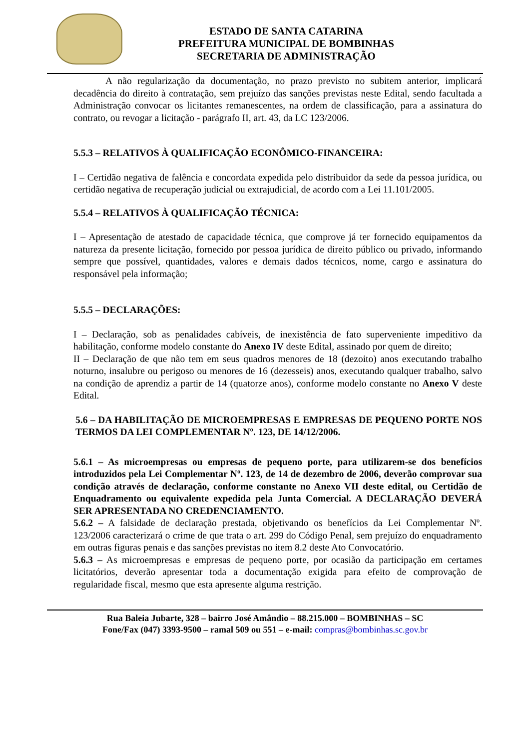ESTADO DE SANTA CATARINA
PREFEITURA MUNICIPAL DE BOMBINHAS
SECRETARIA DE ADMINISTRAÇÃO
A não regularização da documentação, no prazo previsto no subitem anterior, implicará decadência do direito à contratação, sem prejuízo das sanções previstas neste Edital, sendo facultada a Administração convocar os licitantes remanescentes, na ordem de classificação, para a assinatura do contrato, ou revogar a licitação - parágrafo II, art. 43, da LC 123/2006.
5.5.3 – RELATIVOS À QUALIFICAÇÃO ECONÔMICO-FINANCEIRA:
I – Certidão negativa de falência e concordata expedida pelo distribuidor da sede da pessoa jurídica, ou certidão negativa de recuperação judicial ou extrajudicial, de acordo com a Lei 11.101/2005.
5.5.4 – RELATIVOS À QUALIFICAÇÃO TÉCNICA:
I – Apresentação de atestado de capacidade técnica, que comprove já ter fornecido equipamentos da natureza da presente licitação, fornecido por pessoa jurídica de direito público ou privado, informando sempre que possível, quantidades, valores e demais dados técnicos, nome, cargo e assinatura do responsável pela informação;
5.5.5 – DECLARAÇÕES:
I – Declaração, sob as penalidades cabíveis, de inexistência de fato superveniente impeditivo da habilitação, conforme modelo constante do Anexo IV deste Edital, assinado por quem de direito;
II – Declaração de que não tem em seus quadros menores de 18 (dezoito) anos executando trabalho noturno, insalubre ou perigoso ou menores de 16 (dezesseis) anos, executando qualquer trabalho, salvo na condição de aprendiz a partir de 14 (quatorze anos), conforme modelo constante no Anexo V deste Edital.
5.6 – DA HABILITAÇÃO DE MICROEMPRESAS E EMPRESAS DE PEQUENO PORTE NOS TERMOS DA LEI COMPLEMENTAR Nº. 123, DE 14/12/2006.
5.6.1 – As microempresas ou empresas de pequeno porte, para utilizarem-se dos benefícios introduzidos pela Lei Complementar Nº. 123, de 14 de dezembro de 2006, deverão comprovar sua condição através de declaração, conforme constante no Anexo VII deste edital, ou Certidão de Enquadramento ou equivalente expedida pela Junta Comercial. A DECLARAÇÃO DEVERÁ SER APRESENTADA NO CREDENCIAMENTO.
5.6.2 – A falsidade de declaração prestada, objetivando os benefícios da Lei Complementar Nº. 123/2006 caracterizará o crime de que trata o art. 299 do Código Penal, sem prejuízo do enquadramento em outras figuras penais e das sanções previstas no item 8.2 deste Ato Convocatório.
5.6.3 – As microempresas e empresas de pequeno porte, por ocasião da participação em certames licitatórios, deverão apresentar toda a documentação exigida para efeito de comprovação de regularidade fiscal, mesmo que esta apresente alguma restrição.
Rua Baleia Jubarte, 328 – bairro José Amândio – 88.215.000 – BOMBINHAS – SC
Fone/Fax (047) 3393-9500 – ramal 509 ou 551 – e-mail: compras@bombinhas.sc.gov.br